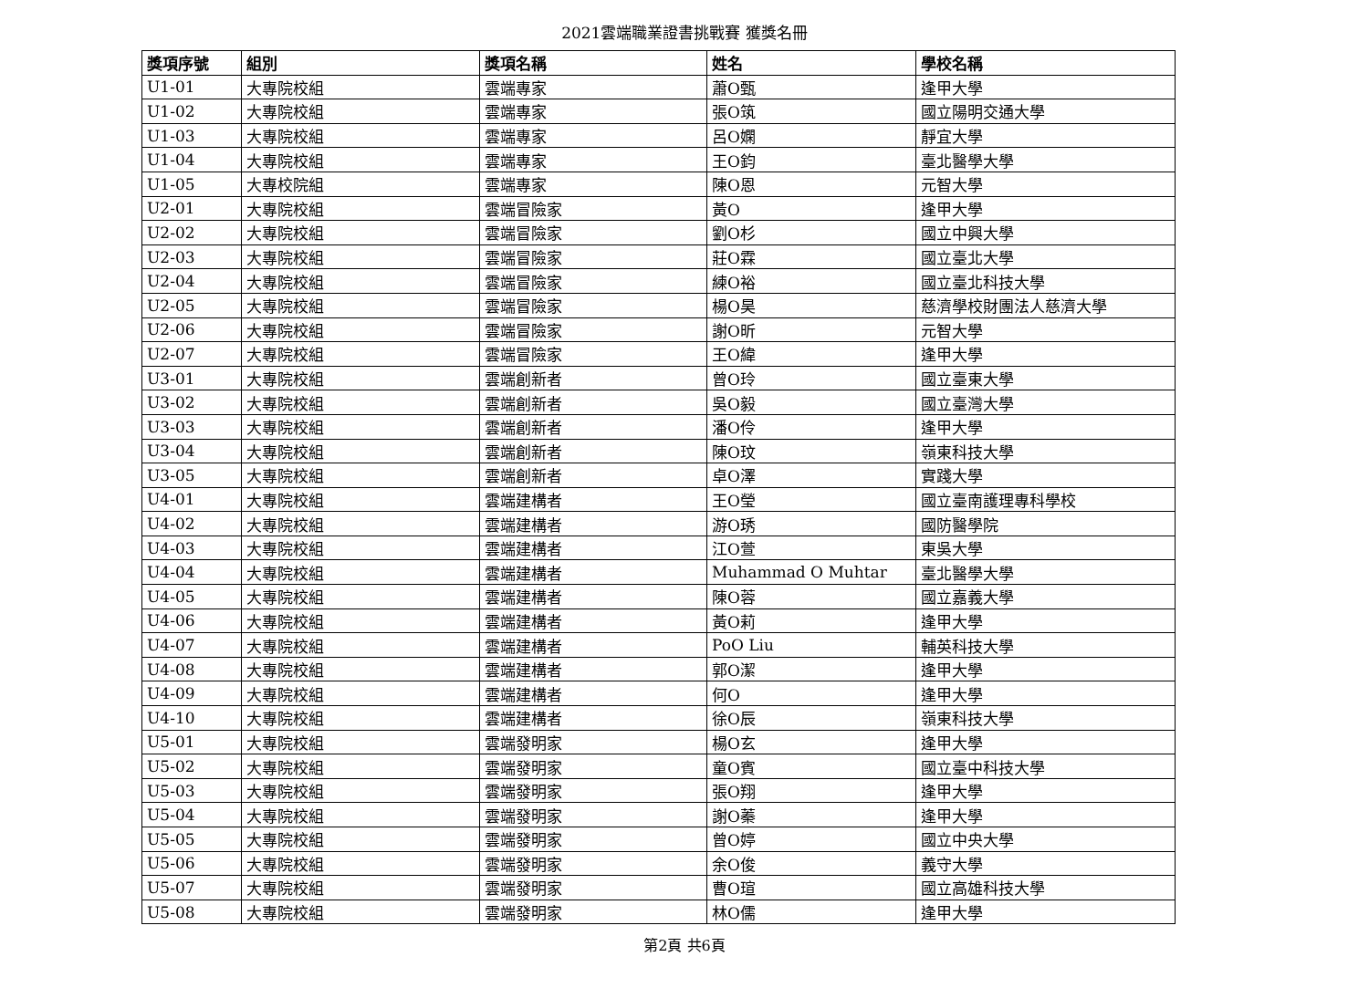2021雲端職業證書挑戰賽 獲獎名冊
| 獎項序號 | 組別 | 獎項名稱 | 姓名 | 學校名稱 |
| --- | --- | --- | --- | --- |
| U1-01 | 大專院校組 | 雲端專家 | 蕭O甄 | 逢甲大學 |
| U1-02 | 大專院校組 | 雲端專家 | 張O筑 | 國立陽明交通大學 |
| U1-03 | 大專院校組 | 雲端專家 | 呂O嫻 | 靜宜大學 |
| U1-04 | 大專院校組 | 雲端專家 | 王O鈞 | 臺北醫學大學 |
| U1-05 | 大專校院組 | 雲端專家 | 陳O恩 | 元智大學 |
| U2-01 | 大專院校組 | 雲端冒險家 | 黃O | 逢甲大學 |
| U2-02 | 大專院校組 | 雲端冒險家 | 劉O杉 | 國立中興大學 |
| U2-03 | 大專院校組 | 雲端冒險家 | 莊O霖 | 國立臺北大學 |
| U2-04 | 大專院校組 | 雲端冒險家 | 練O裕 | 國立臺北科技大學 |
| U2-05 | 大專院校組 | 雲端冒險家 | 楊O昊 | 慈濟學校財團法人慈濟大學 |
| U2-06 | 大專院校組 | 雲端冒險家 | 謝O昕 | 元智大學 |
| U2-07 | 大專院校組 | 雲端冒險家 | 王O緯 | 逢甲大學 |
| U3-01 | 大專院校組 | 雲端創新者 | 曾O玲 | 國立臺東大學 |
| U3-02 | 大專院校組 | 雲端創新者 | 吳O毅 | 國立臺灣大學 |
| U3-03 | 大專院校組 | 雲端創新者 | 潘O伶 | 逢甲大學 |
| U3-04 | 大專院校組 | 雲端創新者 | 陳O玟 | 嶺東科技大學 |
| U3-05 | 大專院校組 | 雲端創新者 | 卓O澤 | 實踐大學 |
| U4-01 | 大專院校組 | 雲端建構者 | 王O瑩 | 國立臺南護理專科學校 |
| U4-02 | 大專院校組 | 雲端建構者 | 游O琇 | 國防醫學院 |
| U4-03 | 大專院校組 | 雲端建構者 | 江O萱 | 東吳大學 |
| U4-04 | 大專院校組 | 雲端建構者 | Muhammad O Muhtar | 臺北醫學大學 |
| U4-05 | 大專院校組 | 雲端建構者 | 陳O蓉 | 國立嘉義大學 |
| U4-06 | 大專院校組 | 雲端建構者 | 黃O莉 | 逢甲大學 |
| U4-07 | 大專院校組 | 雲端建構者 | PoO Liu | 輔英科技大學 |
| U4-08 | 大專院校組 | 雲端建構者 | 郭O潔 | 逢甲大學 |
| U4-09 | 大專院校組 | 雲端建構者 | 何O | 逢甲大學 |
| U4-10 | 大專院校組 | 雲端建構者 | 徐O辰 | 嶺東科技大學 |
| U5-01 | 大專院校組 | 雲端發明家 | 楊O玄 | 逢甲大學 |
| U5-02 | 大專院校組 | 雲端發明家 | 童O賓 | 國立臺中科技大學 |
| U5-03 | 大專院校組 | 雲端發明家 | 張O翔 | 逢甲大學 |
| U5-04 | 大專院校組 | 雲端發明家 | 謝O蓁 | 逢甲大學 |
| U5-05 | 大專院校組 | 雲端發明家 | 曾O婷 | 國立中央大學 |
| U5-06 | 大專院校組 | 雲端發明家 | 余O俊 | 義守大學 |
| U5-07 | 大專院校組 | 雲端發明家 | 曹O瑄 | 國立高雄科技大學 |
| U5-08 | 大專院校組 | 雲端發明家 | 林O儒 | 逢甲大學 |
第2頁 共6頁